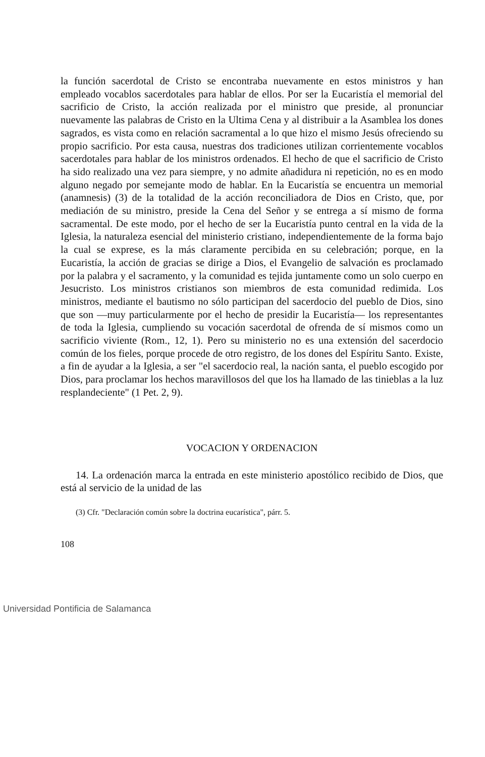la función sacerdotal de Cristo se encontraba nuevamente en estos ministros y han empleado vocablos sacerdotales para hablar de ellos. Por ser la Eucaristía el memorial del sacrificio de Cristo, la acción realizada por el ministro que preside, al pronunciar nuevamente las palabras de Cristo en la Ultima Cena y al distribuir a la Asamblea los dones sagrados, es vista como en relación sacramental a lo que hizo el mismo Jesús ofreciendo su propio sacrificio. Por esta causa, nuestras dos tradiciones utilizan corrientemente vocablos sacerdotales para hablar de los ministros ordenados. El hecho de que el sacrificio de Cristo ha sido realizado una vez para siempre, y no admite añadidura ni repetición, no es en modo alguno negado por semejante modo de hablar. En la Eucaristía se encuentra un memorial (anamnesis) (3) de la totalidad de la acción reconciliadora de Dios en Cristo, que, por mediación de su ministro, preside la Cena del Señor y se entrega a sí mismo de forma sacramental. De este modo, por el hecho de ser la Eucaristía punto central en la vida de la Iglesia, la naturaleza esencial del ministerio cristiano, independientemente de la forma bajo la cual se exprese, es la más claramente percibida en su celebración; porque, en la Eucaristía, la acción de gracias se dirige a Dios, el Evangelio de salvación es proclamado por la palabra y el sacramento, y la comunidad es tejida juntamente como un solo cuerpo en Jesucristo. Los ministros cristianos son miembros de esta comunidad redimida. Los ministros, mediante el bautismo no sólo participan del sacerdocio del pueblo de Dios, sino que son —muy particularmente por el hecho de presidir la Eucaristía— los representantes de toda la Iglesia, cumpliendo su vocación sacerdotal de ofrenda de sí mismos como un sacrificio viviente (Rom., 12, 1). Pero su ministerio no es una extensión del sacerdocio común de los fieles, porque procede de otro registro, de los dones del Espíritu Santo. Existe, a fin de ayudar a la Iglesia, a ser "el sacerdocio real, la nación santa, el pueblo escogido por Dios, para proclamar los hechos maravillosos del que los ha llamado de las tinieblas a la luz resplandeciente" (1 Pet. 2, 9).
VOCACION Y ORDENACION
14. La ordenación marca la entrada en este ministerio apostólico recibido de Dios, que está al servicio de la unidad de las
(3) Cfr. "Declaración común sobre la doctrina eucarística", párr. 5.
108
Universidad Pontificia de Salamanca